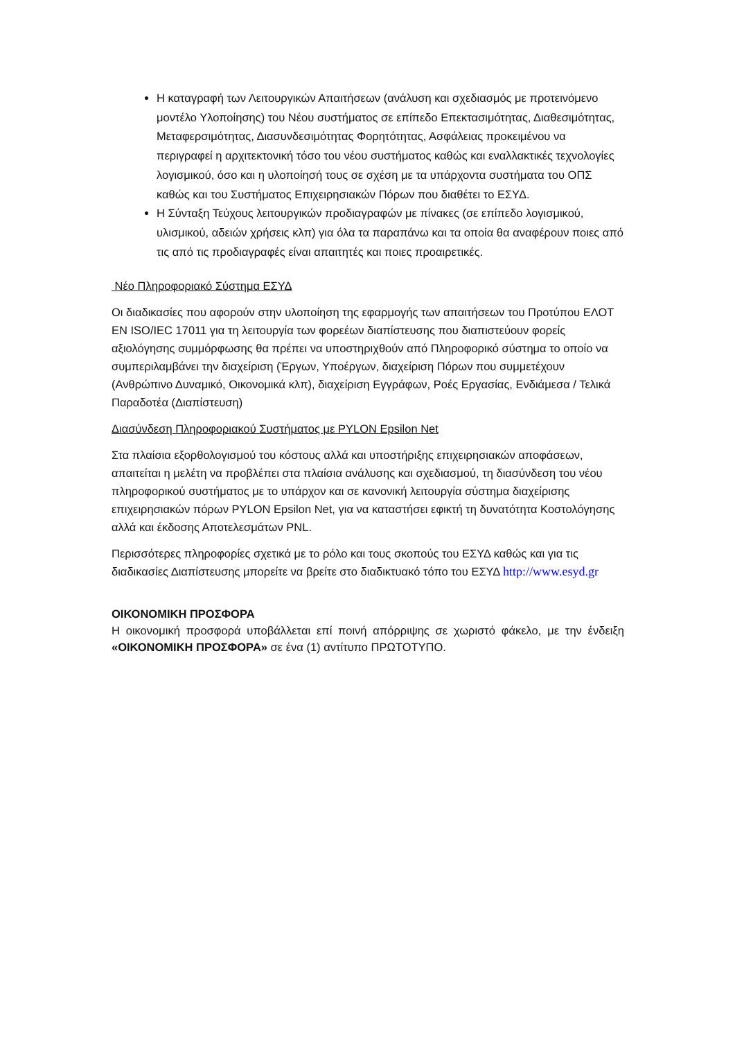Η καταγραφή των Λειτουργικών Απαιτήσεων (ανάλυση και σχεδιασμός με προτεινόμενο μοντέλο Υλοποίησης) του Νέου συστήματος σε επίπεδο Επεκτασιμότητας, Διαθεσιμότητας, Μεταφερσιμότητας, Διασυνδεσιμότητας Φορητότητας, Ασφάλειας προκειμένου να περιγραφεί η αρχιτεκτονική τόσο του νέου συστήματος καθώς και εναλλακτικές τεχνολογίες λογισμικού, όσο και η υλοποίησή τους σε σχέση με τα υπάρχοντα συστήματα του ΟΠΣ καθώς και του Συστήματος Επιχειρησιακών Πόρων που διαθέτει το ΕΣΥΔ.
Η Σύνταξη Τεύχους λειτουργικών προδιαγραφών με πίνακες (σε επίπεδο λογισμικού, υλισμικού, αδειών χρήσεις κλπ) για όλα τα παραπάνω και τα οποία θα αναφέρουν ποιες από τις από τις προδιαγραφές είναι απαιτητές και ποιες προαιρετικές.
Νέο Πληροφοριακό Σύστημα ΕΣΥΔ
Οι διαδικασίες που αφορούν στην υλοποίηση της εφαρμογής των απαιτήσεων του Προτύπου ΕΛΟΤ ΕΝ ISO/IEC 17011 για τη λειτουργία των φορεέων διαπίστευσης που διαπιστεύουν φορείς αξιολόγησης συμμόρφωσης θα πρέπει να υποστηριχθούν από Πληροφορικό σύστημα το οποίο να συμπεριλαμβάνει την διαχείριση (Έργων, Υποέργων, διαχείριση Πόρων που συμμετέχουν (Ανθρώπινο Δυναμικό, Οικονομικά κλπ), διαχείριση Εγγράφων, Ροές Εργασίας, Ενδιάμεσα / Τελικά Παραδοτέα (Διαπίστευση)
Διασύνδεση Πληροφοριακού Συστήματος με PYLON Epsilon Net
Στα πλαίσια εξορθολογισμού του κόστους αλλά και υποστήριξης επιχειρησιακών αποφάσεων, απαιτείται η μελέτη να προβλέπει στα πλαίσια ανάλυσης και σχεδιασμού, τη διασύνδεση του νέου πληροφορικού συστήματος με το υπάρχον και σε κανονική λειτουργία σύστημα διαχείρισης επιχειρησιακών πόρων PYLON Epsilon Net, για να καταστήσει εφικτή τη δυνατότητα Κοστολόγησης αλλά και έκδοσης Αποτελεσμάτων PNL.
Περισσότερες πληροφορίες σχετικά με το ρόλο και τους σκοπούς του ΕΣΥΔ καθώς και για τις διαδικασίες Διαπίστευσης μπορείτε να βρείτε στο διαδικτυακό τόπο του ΕΣΥΔ http://www.esyd.gr
ΟΙΚΟΝΟΜΙΚΗ ΠΡΟΣΦΟΡΑ
Η οικονομική προσφορά υποβάλλεται επί ποινή απόρριψης σε χωριστό φάκελο, με την ένδειξη «ΟΙΚΟΝΟΜΙΚΗ ΠΡΟΣΦΟΡΑ» σε ένα (1) αντίτυπο ΠΡΩΤΟΤΥΠΟ.